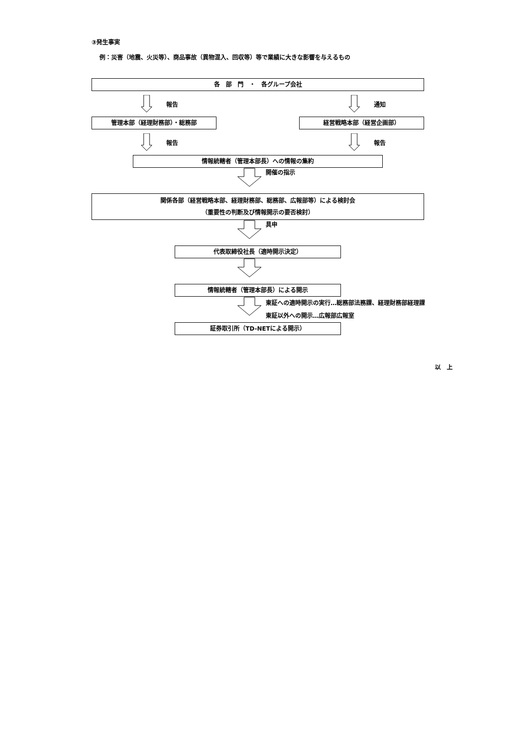③発生事実
例：災害（地震、火災等）、商品事故（異物混入、回収等）等で業績に大きな影響を与えるもの
各　部　門　・　各グループ会社
報告
管理本部（経理財務部）・総務部
報告
通知
経営戦略本部（経営企画部）
報告
情報統轄者（管理本部長）への情報の集約
開催の指示
関係各部（経営戦略本部、経理財務部、総務部、広報部等）による検討会
（重要性の判断及び情報開示の要否検討）
具申
代表取締役社長（適時開示決定）
情報統轄者（管理本部長）による開示
東証への適時開示の実行…総務部法務課、経理財務部経理課
東証以外への開示…広報部広報室
証券取引所（TD-NETによる開示）
以　上